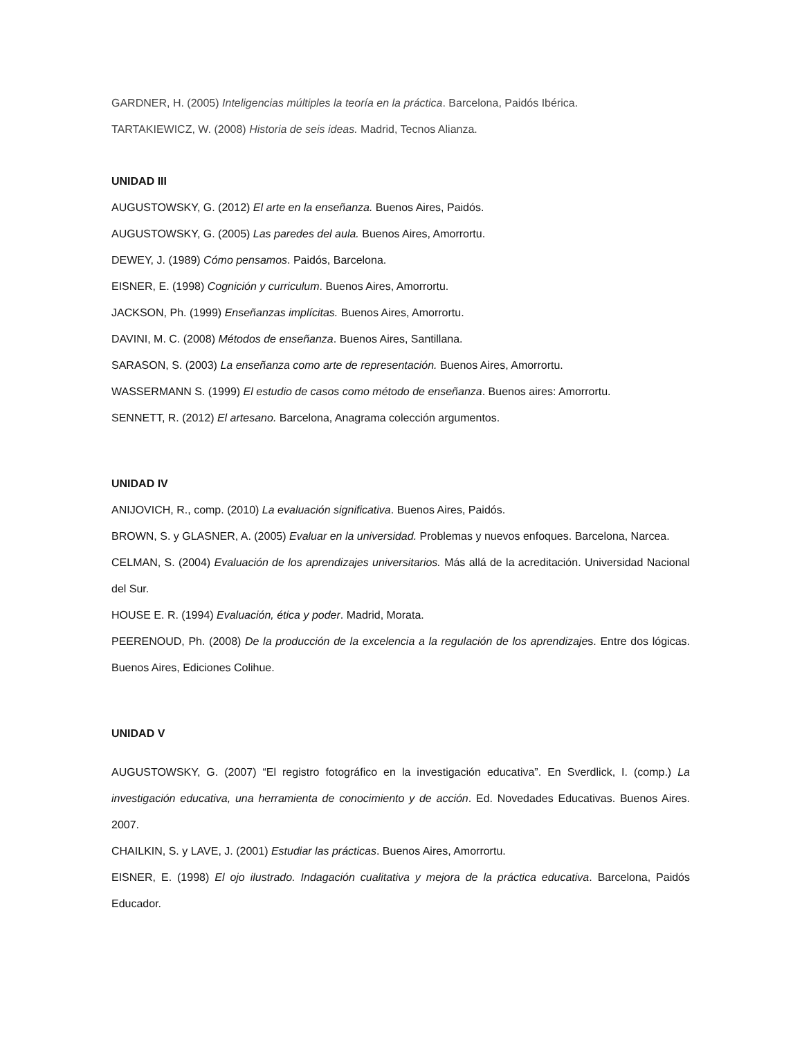GARDNER, H. (2005) Inteligencias múltiples la teoría en la práctica. Barcelona, Paidós Ibérica.
TARTAKIEWICZ, W. (2008) Historia de seis ideas. Madrid, Tecnos Alianza.
UNIDAD III
AUGUSTOWSKY, G. (2012) El arte en la enseñanza. Buenos Aires, Paidós.
AUGUSTOWSKY, G. (2005) Las paredes del aula. Buenos Aires, Amorrortu.
DEWEY, J. (1989) Cómo pensamos. Paidós, Barcelona.
EISNER, E. (1998) Cognición y curriculum. Buenos Aires, Amorrortu.
JACKSON, Ph. (1999) Enseñanzas implícitas. Buenos Aires, Amorrortu.
DAVINI, M. C. (2008) Métodos de enseñanza. Buenos Aires, Santillana.
SARASON, S. (2003) La enseñanza como arte de representación. Buenos Aires, Amorrortu.
WASSERMANN S. (1999) El estudio de casos como método de enseñanza. Buenos aires: Amorrortu.
SENNETT, R. (2012) El artesano. Barcelona, Anagrama colección argumentos.
UNIDAD IV
ANIJOVICH, R., comp. (2010) La evaluación significativa. Buenos Aires, Paidós.
BROWN, S. y GLASNER, A. (2005) Evaluar en la universidad. Problemas y nuevos enfoques. Barcelona, Narcea.
CELMAN, S. (2004) Evaluación de los aprendizajes universitarios. Más allá de la acreditación. Universidad Nacional del Sur.
HOUSE E. R. (1994) Evaluación, ética y poder. Madrid, Morata.
PEERENOUD, Ph. (2008) De la producción de la excelencia a la regulación de los aprendizajes. Entre dos lógicas. Buenos Aires, Ediciones Colihue.
UNIDAD V
AUGUSTOWSKY, G. (2007) “El registro fotográfico en la investigación educativa”. En Sverdlick, I. (comp.) La investigación educativa, una herramienta de conocimiento y de acción. Ed. Novedades Educativas. Buenos Aires. 2007.
CHAILKIN, S. y LAVE, J. (2001) Estudiar las prácticas. Buenos Aires, Amorrortu.
EISNER, E. (1998) El ojo ilustrado. Indagación cualitativa y mejora de la práctica educativa. Barcelona, Paidós Educador.